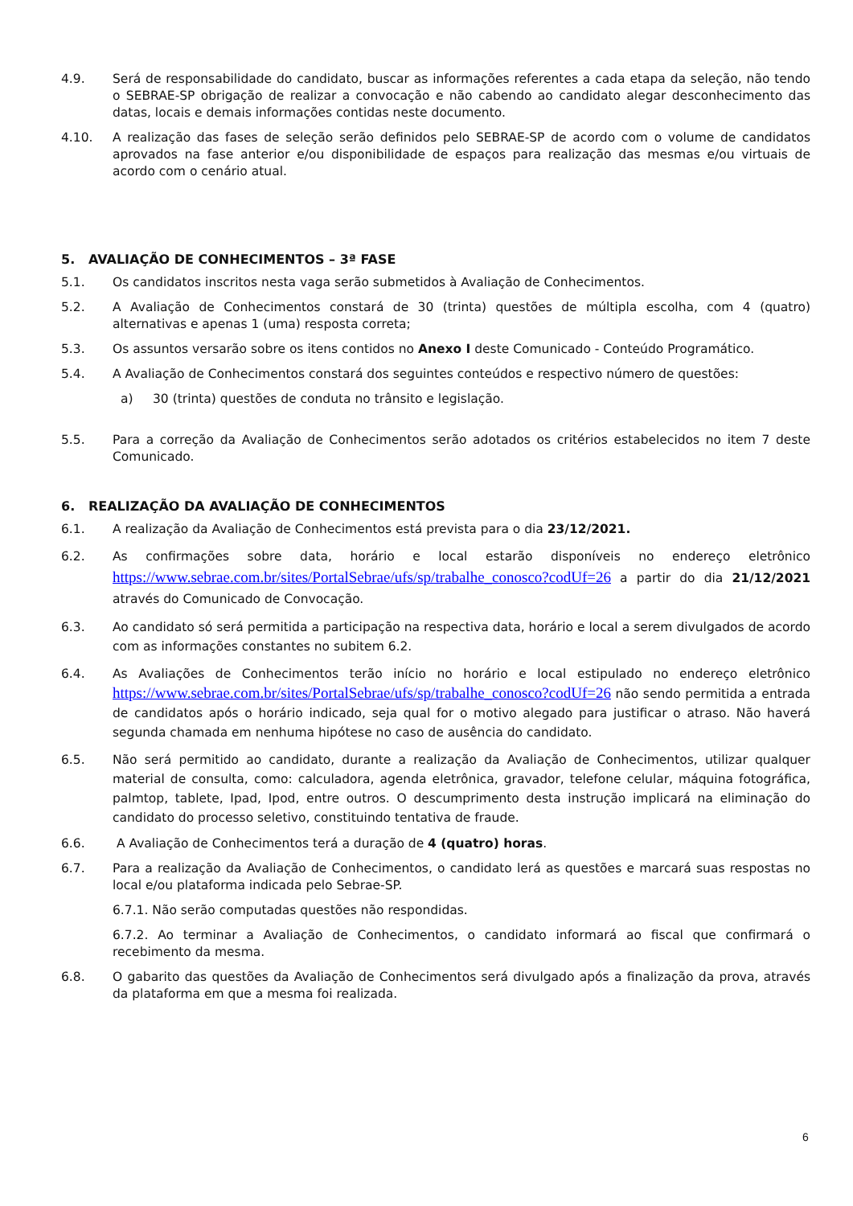4.9. Será de responsabilidade do candidato, buscar as informações referentes a cada etapa da seleção, não tendo o SEBRAE-SP obrigação de realizar a convocação e não cabendo ao candidato alegar desconhecimento das datas, locais e demais informações contidas neste documento.
4.10. A realização das fases de seleção serão definidos pelo SEBRAE-SP de acordo com o volume de candidatos aprovados na fase anterior e/ou disponibilidade de espaços para realização das mesmas e/ou virtuais de acordo com o cenário atual.
5. AVALIAÇÃO DE CONHECIMENTOS – 3ª FASE
5.1. Os candidatos inscritos nesta vaga serão submetidos à Avaliação de Conhecimentos.
5.2. A Avaliação de Conhecimentos constará de 30 (trinta) questões de múltipla escolha, com 4 (quatro) alternativas e apenas 1 (uma) resposta correta;
5.3. Os assuntos versarão sobre os itens contidos no Anexo I deste Comunicado - Conteúdo Programático.
5.4. A Avaliação de Conhecimentos constará dos seguintes conteúdos e respectivo número de questões:
a) 30 (trinta) questões de conduta no trânsito e legislação.
5.5. Para a correção da Avaliação de Conhecimentos serão adotados os critérios estabelecidos no item 7 deste Comunicado.
6. REALIZAÇÃO DA AVALIAÇÃO DE CONHECIMENTOS
6.1. A realização da Avaliação de Conhecimentos está prevista para o dia 23/12/2021.
6.2. As confirmações sobre data, horário e local estarão disponíveis no endereço eletrônico https://www.sebrae.com.br/sites/PortalSebrae/ufs/sp/trabalhe_conosco?codUf=26 a partir do dia 21/12/2021 através do Comunicado de Convocação.
6.3. Ao candidato só será permitida a participação na respectiva data, horário e local a serem divulgados de acordo com as informações constantes no subitem 6.2.
6.4. As Avaliações de Conhecimentos terão início no horário e local estipulado no endereço eletrônico https://www.sebrae.com.br/sites/PortalSebrae/ufs/sp/trabalhe_conosco?codUf=26 não sendo permitida a entrada de candidatos após o horário indicado, seja qual for o motivo alegado para justificar o atraso. Não haverá segunda chamada em nenhuma hipótese no caso de ausência do candidato.
6.5. Não será permitido ao candidato, durante a realização da Avaliação de Conhecimentos, utilizar qualquer material de consulta, como: calculadora, agenda eletrônica, gravador, telefone celular, máquina fotográfica, palmtop, tablete, Ipad, Ipod, entre outros. O descumprimento desta instrução implicará na eliminação do candidato do processo seletivo, constituindo tentativa de fraude.
6.6. A Avaliação de Conhecimentos terá a duração de 4 (quatro) horas.
6.7. Para a realização da Avaliação de Conhecimentos, o candidato lerá as questões e marcará suas respostas no local e/ou plataforma indicada pelo Sebrae-SP.
6.7.1. Não serão computadas questões não respondidas.
6.7.2. Ao terminar a Avaliação de Conhecimentos, o candidato informará ao fiscal que confirmará o recebimento da mesma.
6.8. O gabarito das questões da Avaliação de Conhecimentos será divulgado após a finalização da prova, através da plataforma em que a mesma foi realizada.
6